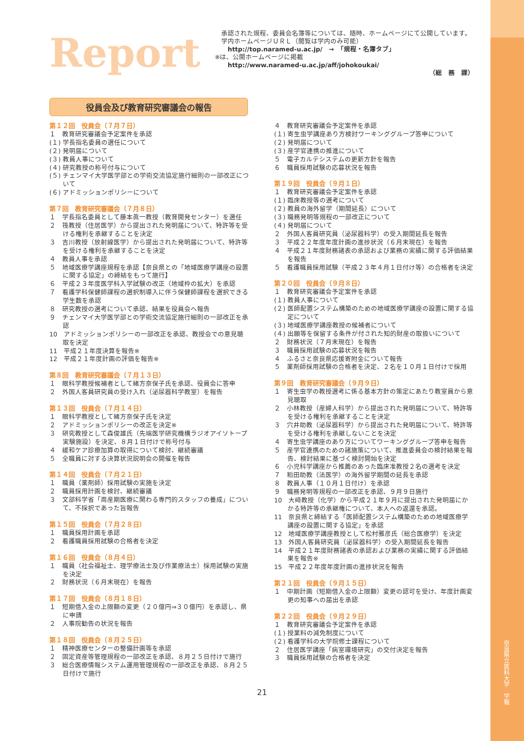奈良県立医科大学　学報
Report
　承認された規程、委員会名簿等については、随時、ホームページにて公開しています。
　学内ホームページＵＲＬ（閲覧は学内のみ可能）
　　http://top.naramed-u.ac.jp/　→　「規程・名簿タブ」
※は、公開ホームページに掲載
　　http://www.naramed-u.ac.jp/aff/johokoukai/
（総　務　課）
役員会及び教育研究審議会の報告
第１２回　役員会（７月７日）
１　教育研究審議会予定案件を承認
(１) 学長指名委員の選任について
(２) 発明届について
(３) 教員人事について
(４) 研究教授の称号付与について
(５) チェンマイ大学医学部との学術交流協定施行細則の一部改正について
(６) アドミッションポリシーについて
第７回　教育研究審議会（７月８日）
１　学長指名委員として藤本眞一教授（教育開発センター）を選任
２　筏教授（住居医学）から提出された発明届について、特許等を受ける権利を承継することを決定
３　吉川教授（放射線医学）から提出された発明届について、特許等を受ける権利を承継することを決定
４　教員人事を承認
５　地域医療学講座規程を承認【奈良県との「地域医療学講座の設置に関する協定」の締結をもって施行】
６　平成２３年度医学科入学試験の改正（地域枠の拡大）を承認
７　看護学科保健師課程の選択制導入に伴う保健師課程を選択できる学生数を承認
８　研究教授の選考について承認、結果を役員会へ報告
９　チェンマイ大学医学部との学術交流協定施行細則の一部改正を承認
10　アドミッションポリシーの一部改正を承認、教授会での意見聴取を決定
11　平成２１年度決算を報告※
12　平成２１年度計画の評価を報告※
第８回　教育研究審議会（７月１３日）
１　眼科学教授候補者として緒方奈保子氏を承認、役員会に答申
２　外国人客員研究員の受け入れ（泌尿器科学教室）を報告
第１３回　役員会（７月１４日）
１　眼科学教授として緒方奈保子氏を決定
２　アドミッションポリシーの改正を決定※
３　研究教授として森俊雄氏（先端医学研究機構ラジオアイソトープ実験施設）を決定、８月１日付けで称号付与
４　緩和ケア診療加算の取得について検討、継続審議
５　全職員に対する決算状況説明会の開催を報告
第１４回　役員会（７月２１日）
１　職員（薬剤師）採用試験の実施を決定
２　職員採用計画を検討、継続審議
３　文部科学省「周産期医療に関わる専門的スタッフの養成」について、不採択であった旨報告
第１５回　役員会（７月２８日）
１　職員採用計画を承認
２　看護職員採用試験の合格者を決定
第１６回　役員会（８月４日）
１　職員（社会福祉士、理学療法士及び作業療法士）採用試験の実施を決定
２　財務状況（６月末現在）を報告
第１７回　役員会（８月１８日）
１　短期借入金の上限額の変更（２０億円⇒３０億円）を承認し、県に申請
２　人事院勧告の状況を報告
第１８回　役員会（８月２５日）
１　精神医療センターの整備計画等を承認
２　固定資産等管理規程の一部改正を承認、８月２５日付けで施行
３　総合医療情報システム運用管理規程の一部改正を承認、８月２５日付けで施行
４　教育研究審議会予定案件を承認
(１) 寄生虫学講座あり方検討ワーキンググループ答申について
(２) 発明届について
(３) 産学官連携の推進について
５　電子カルテシステムの更新方針を報告
６　職員採用試験の応募状況を報告
第１９回　役員会（９月１日）
１　教育研究審議会予定案件を承認
(１) 臨床教授等の選考について
(２) 教員の海外留学（期間延長）について
(３) 職務発明等規程の一部改正について
(４) 発明届について
２　外国人客員研究員（泌尿器科学）の受入期間延長を報告
３　平成２２年度年度計画の進捗状況（６月末現在）を報告
４　平成２１年度財務諸表の承認および業務の実績に関する評価結果を報告
５　看護職員採用試験（平成２３年４月１日付け等）の合格者を決定
第２０回　役員会（９月８日）
１　教育研究審議会予定案件を承認
(１) 教員人事について
(２) 医師配置システム構築のための地域医療学講座の設置に関する協定について
(３) 地域医療学講座教授の候補者について
(４) 出願等を保留する条件が付された知的財産の取扱いについて
２　財務状況（７月末現在）を報告
３　職員採用試験の応募状況を報告
４　ふるさと奈良県応援寄附金について報告
５　薬剤師採用試験の合格者を決定、２名を１０月１日付けで採用
第９回　教育研究審議会（９月９日）
１　寄生虫学の教授選考に係る基本方針の策定にあたり教室員から意見聴取
２　小林教授（産婦人科学）から提出された発明届について、特許等を受ける権利を承継することを決定
３　穴井助教（泌尿器科学）から提出された発明届について、特許等を受ける権利を承継しないことを決定
４　寄生虫学講座のあり方についてワーキンググループ答申を報告
５　産学官連携のための諸施策について、推進委員会の検討結果を報告、検討結果に基づく検討開始を決定
６　小児科学講座から推薦のあった臨床准教授２名の選考を決定
７　粕田助教（法医学）の海外留学期間の延長を承認
８　教員人事（１０月１日付け）を承認
９　職務発明等規程の一部改正を承認、９月９日施行
10　大﨑教授（化学）から平成２１年９月に提出された発明届にかかる特許等の承継権について、本人への返還を承認。
11　奈良県と締結する「医師配置システム構築のための地域医療学講座の設置に関する協定」を承認
12　地域医療学講座教授として松村雅彦氏（総合医療学）を決定
13　外国人客員研究員（泌尿器科学）の受入期間延長を報告
14　平成２１年度財務諸表の承認および業務の実績に関する評価結果を報告※
15　平成２２年度年度計画の進捗状況を報告
第２１回　役員会（９月１５日）
１　中期計画（短期借入金の上限額）変更の認可を受け、年度計画変更の知事への届出を承認
第２２回　役員会（９月２９日）
１　教育研究審議会予定案件を承認
(１) 授業料の減免制度について
(２) 看護学科の大学院修士課程について
２　住居医学講座「病室環境研究」の交付決定を報告
３　職員採用試験の合格者を決定
21